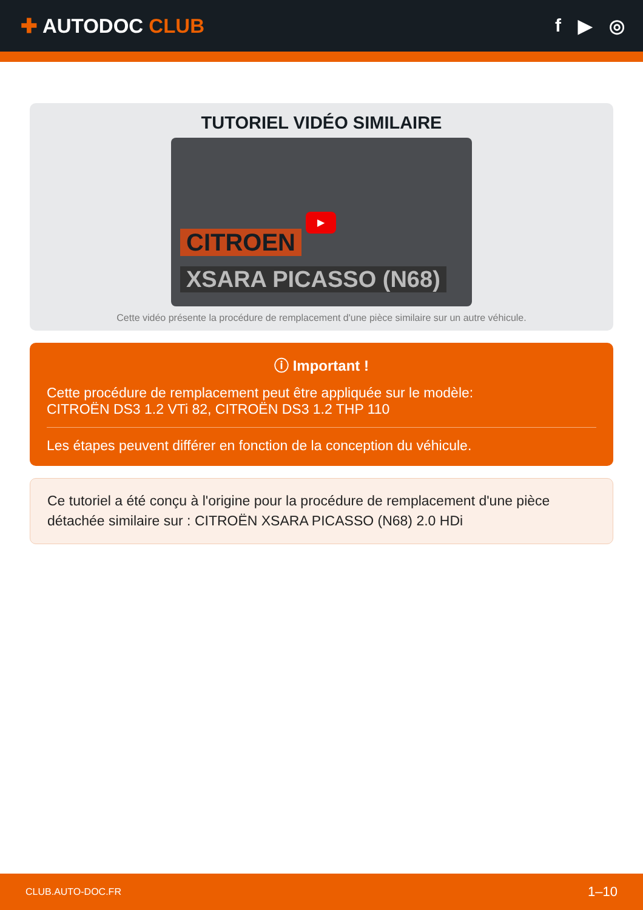✚ AUTODOC CLUB f ▶ ◎
TUTORIEL VIDÉO SIMILAIRE
CITROEN
XSARA PICASSO (N68)
▶
Cette vidéo présente la procédure de remplacement d'une pièce similaire sur un autre véhicule.
ⓘ Important !
Cette procédure de remplacement peut être appliquée sur le modèle:
CITROËN DS3 1.2 VTi 82, CITROËN DS3 1.2 THP 110
Les étapes peuvent différer en fonction de la conception du véhicule.
Ce tutoriel a été conçu à l'origine pour la procédure de remplacement d'une pièce détachée similaire sur : CITROËN XSARA PICASSO (N68) 2.0 HDi
CLUB.AUTO-DOC.FR 1–10